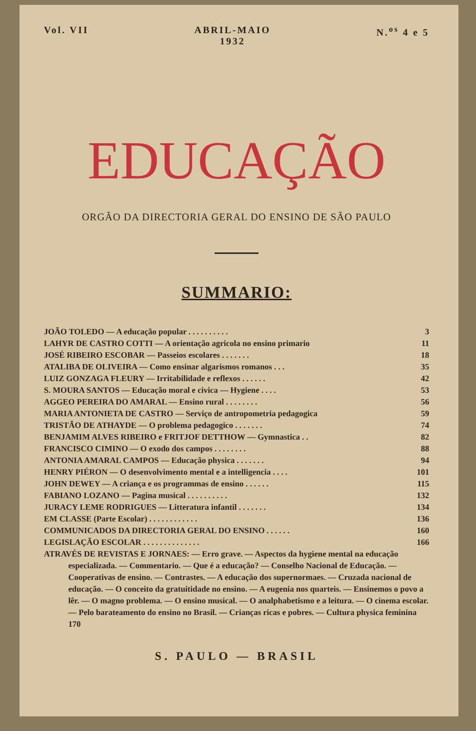Vol. VII ABRIL-MAIO
1932
N.<sup>os</sup> 4 e 5
EDUCAÇÃO
ORGÃO DA DIRECTORIA GERAL DO ENSINO DE SÃO PAULO
SUMMARIO:
JOÃO TOLEDO — A educação popular . . . . . . . . . . 3
LAHYR DE CASTRO COTTI — A orientação agricola no ensino primario 11
JOSÉ RIBEIRO ESCOBAR — Passeios escolares . . . . . . . 18
ATALIBA DE OLIVEIRA — Como ensinar algarismos romanos . . . 35
LUIZ GONZAGA FLEURY — Irritabilidade e reflexos . . . . . . 42
S. MOURA SANTOS — Educação moral e civica — Hygiene . . . . 53
AGGEO PEREIRA DO AMARAL — Ensino rural . . . . . . . . 56
MARIA ANTONIETA DE CASTRO — Serviço de antropometria pedagogica 59
TRISTÃO DE ATHAYDE — O problema pedagogico . . . . . . . 74
BENJAMIM ALVES RIBEIRO e FRITJOF DETTHOW — Gymnastica . . 82
FRANCISCO CIMINO — O exodo dos campos . . . . . . . . 88
ANTONIA AMARAL CAMPOS — Educação physica . . . . . . . 94
HENRY PIÉRON — O desenvolvimento mental e a intelligencia . . . . 101
JOHN DEWEY — A criança e os programmas de ensino . . . . . . 115
FABIANO LOZANO — Pagina musical . . . . . . . . . . 132
JURACY LEME RODRIGUES — Litteratura infantil . . . . . . . 134
EM CLASSE (Parte Escolar) . . . . . . . . . . . . 136
COMMUNICADOS DA DIRECTORIA GERAL DO ENSINO . . . . . . 160
LEGISLAÇÃO ESCOLAR . . . . . . . . . . . . . . 166
ATRAVÉS DE REVISTAS E JORNAES: — Erro grave. — Aspectos da hygiene mental na educação especializada. — Commentario. — Que é a educação? — Conselho Nacional de Educação. — Cooperativas de ensino. — Contrastes. — A educação dos supernormaes. — Cruzada nacional de educação. — O conceito da gratuitidade no ensino. — A eugenia nos quarteis. — Ensinemos o povo a lêr. — O magno problema. — O ensino musical. — O analphabetismo e a leitura. — O cinema escolar. — Pelo barateamento do ensino no Brasil. — Crianças ricas e pobres. — Cultura physica feminina 170
S. PAULO — BRASIL